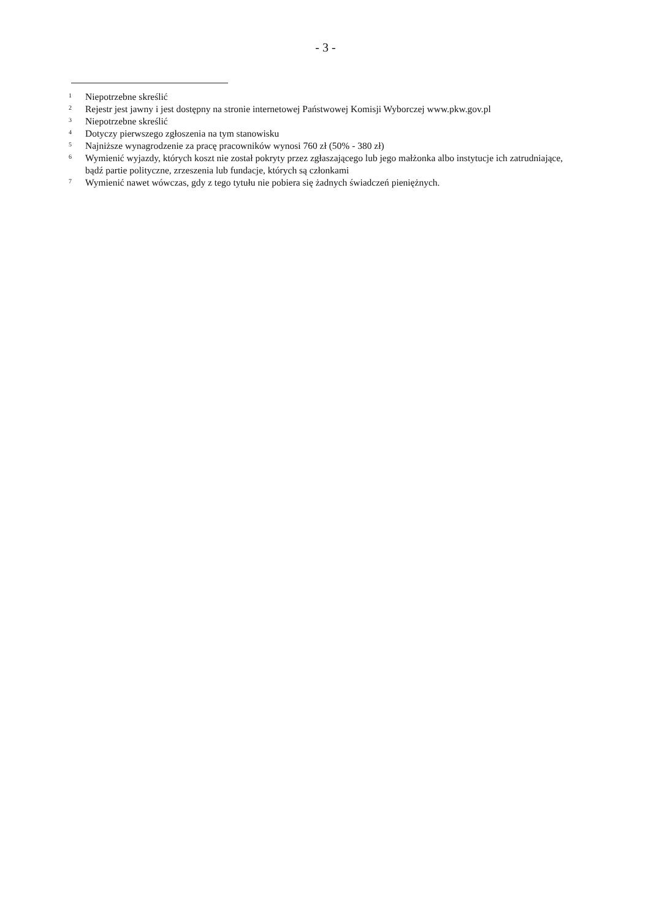- 3 -
<sup>1</sup> Niepotrzebne skreślić
<sup>2</sup> Rejestr jest jawny i jest dostępny na stronie internetowej Państwowej Komisji Wyborczej www.pkw.gov.pl
<sup>3</sup> Niepotrzebne skreślić
<sup>4</sup> Dotyczy pierwszego zgłoszenia na tym stanowisku
<sup>5</sup> Najniższe wynagrodzenie za pracę pracowników wynosi 760 zł (50% - 380 zł)
<sup>6</sup> Wymienić wyjazdy, których koszt nie został pokryty przez zgłaszającego lub jego małżonka albo instytucje ich zatrudniające, bądź partie polityczne, zrzeszenia lub fundacje, których są członkami
<sup>7</sup> Wymienić nawet wówczas, gdy z tego tytułu nie pobiera się żadnych świadczeń pieniężnych.